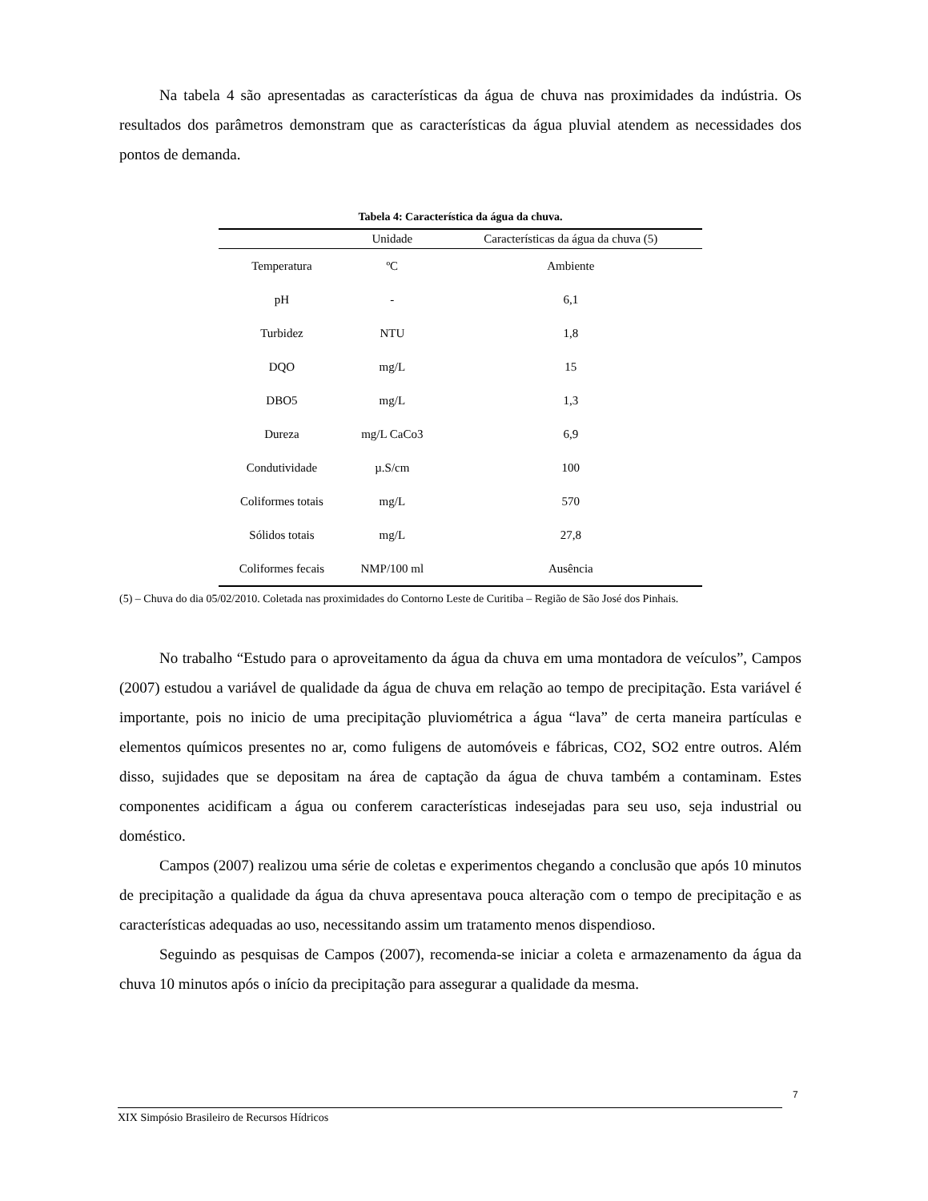Na tabela 4 são apresentadas as características da água de chuva nas proximidades da indústria. Os resultados dos parâmetros demonstram que as características da água pluvial atendem as necessidades dos pontos de demanda.
Tabela 4: Característica da água da chuva.
| | Unidade | Características da água da chuva (5) |
| --- | --- | --- |
| Temperatura | ºC | Ambiente |
| pH | - | 6,1 |
| Turbidez | NTU | 1,8 |
| DQO | mg/L | 15 |
| DBO5 | mg/L | 1,3 |
| Dureza | mg/L CaCo3 | 6,9 |
| Condutividade | µ.S/cm | 100 |
| Coliformes totais | mg/L | 570 |
| Sólidos totais | mg/L | 27,8 |
| Coliformes fecais | NMP/100 ml | Ausência |
(5) – Chuva do dia 05/02/2010. Coletada nas proximidades do Contorno Leste de Curitiba – Região de São José dos Pinhais.
No trabalho “Estudo para o aproveitamento da água da chuva em uma montadora de veículos”, Campos (2007) estudou a variável de qualidade da água de chuva em relação ao tempo de precipitação. Esta variável é importante, pois no inicio de uma precipitação pluviométrica a água “lava” de certa maneira partículas e elementos químicos presentes no ar, como fuligens de automóveis e fábricas, CO2, SO2 entre outros. Além disso, sujidades que se depositam na área de captação da água de chuva também a contaminam. Estes componentes acidificam a água ou conferem características indesejadas para seu uso, seja industrial ou doméstico.
Campos (2007) realizou uma série de coletas e experimentos chegando a conclusão que após 10 minutos de precipitação a qualidade da água da chuva apresentava pouca alteração com o tempo de precipitação e as características adequadas ao uso, necessitando assim um tratamento menos dispendioso.
Seguindo as pesquisas de Campos (2007), recomenda-se iniciar a coleta e armazenamento da água da chuva 10 minutos após o início da precipitação para assegurar a qualidade da mesma.
7
XIX Simpósio Brasileiro de Recursos Hídricos